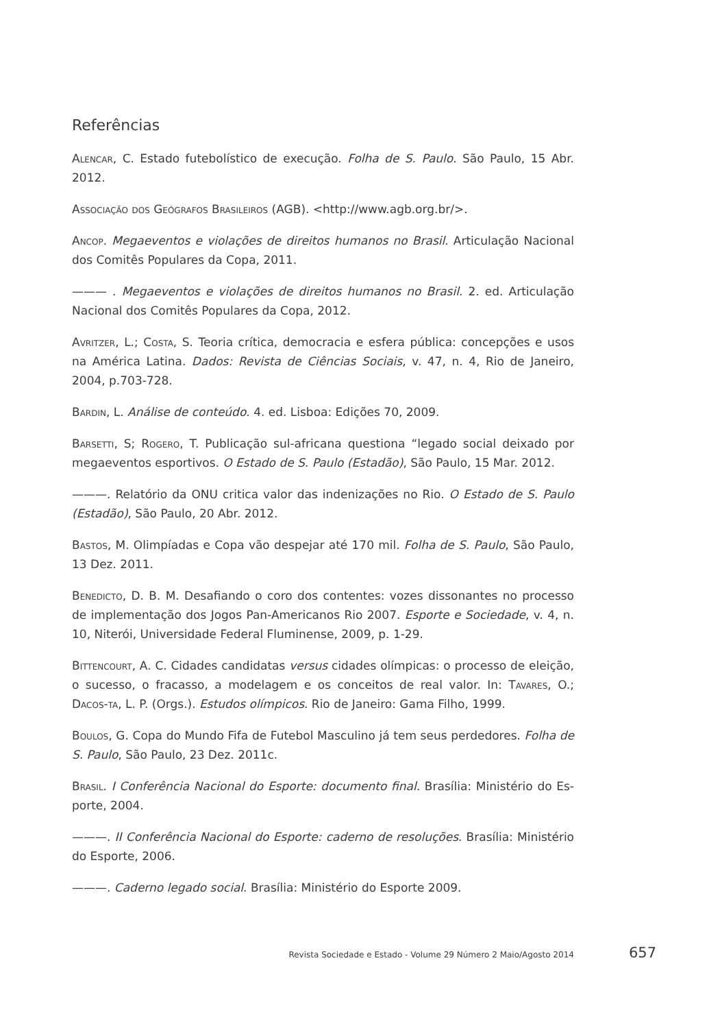Referências
Alencar, C. Estado futebolístico de execução. Folha de S. Paulo. São Paulo, 15 Abr. 2012.
Associação dos Geógrafos Brasileiros (AGB). <http://www.agb.org.br/>.
Ancop. Megaeventos e violações de direitos humanos no Brasil. Articulação Nacional dos Comitês Populares da Copa, 2011.
——— . Megaeventos e violações de direitos humanos no Brasil. 2. ed. Articulação Nacional dos Comitês Populares da Copa, 2012.
Avritzer, L.; Costa, S. Teoria crítica, democracia e esfera pública: concepções e usos na América Latina. Dados: Revista de Ciências Sociais, v. 47, n. 4, Rio de Janeiro, 2004, p.703-728.
Bardin, L. Análise de conteúdo. 4. ed. Lisboa: Edições 70, 2009.
Barsetti, S; Rogero, T. Publicação sul-africana questiona “legado social deixado por megaeventos esportivos. O Estado de S. Paulo (Estadão), São Paulo, 15 Mar. 2012.
———. Relatório da ONU critica valor das indenizações no Rio. O Estado de S. Paulo (Estadão), São Paulo, 20 Abr. 2012.
Bastos, M. Olimpíadas e Copa vão despejar até 170 mil. Folha de S. Paulo, São Paulo, 13 Dez. 2011.
Benedicto, D. B. M. Desafiando o coro dos contentes: vozes dissonantes no processo de implementação dos Jogos Pan-Americanos Rio 2007. Esporte e Sociedade, v. 4, n. 10, Niterói, Universidade Federal Fluminense, 2009, p. 1-29.
Bittencourt, A. C. Cidades candidatas versus cidades olímpicas: o processo de eleição, o sucesso, o fracasso, a modelagem e os conceitos de real valor. In: Tavares, O.; Dacos-ta, L. P. (Orgs.). Estudos olímpicos. Rio de Janeiro: Gama Filho, 1999.
Boulos, G. Copa do Mundo Fifa de Futebol Masculino já tem seus perdedores. Folha de S. Paulo, São Paulo, 23 Dez. 2011c.
Brasil. I Conferência Nacional do Esporte: documento final. Brasília: Ministério do Es-porte, 2004.
———. II Conferência Nacional do Esporte: caderno de resoluções. Brasília: Ministério do Esporte, 2006.
———. Caderno legado social. Brasília: Ministério do Esporte 2009.
Revista Sociedade e Estado - Volume 29 Número 2 Maio/Agosto 2014 657